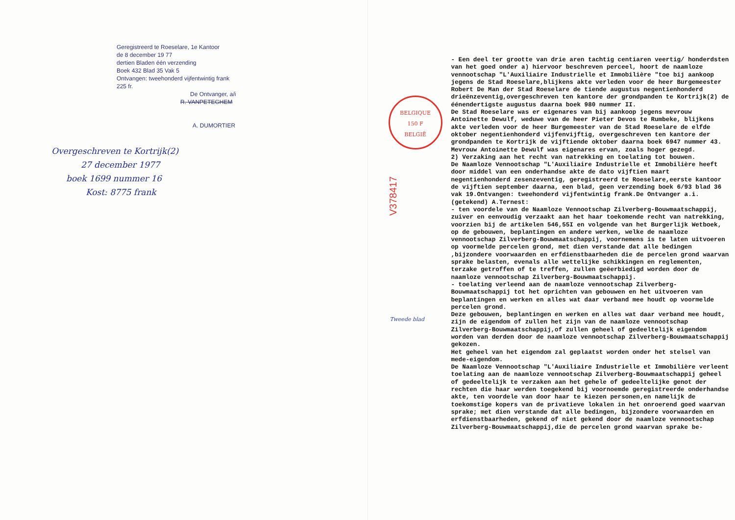Geregistreerd te Roeselare, 1e Kantoor
de 8 december 19 77
dertien Bladen één verzending
Boek 432 Blad 35 Vak 5
Ontvangen: tweehonderd vijfentwintig frank
225 fr.
De Ontvanger, a/i
R. VANPETEGHEM
A. DUMORTIER
Overgeschreven te Kortrijk(2)
27 december 1977
boek 1699 nummer 16
Kost: 8775 frank
BELGIQUE
150 F
BELGIË
V378417
Tweede blad
- Een deel ter grootte van drie aren tachtig centiaren veertig/ honderdsten van het goed onder a) hiervoor beschreven perceel, hoort de naamloze vennootschap "L'Auxiliaire Industrielle et Immobilière "toe bij aankoop jegens de Stad Roeselare,blijkens akte verleden voor de heer Burgemeester Robert De Man der Stad Roeselare de tiende augustus negentienhonderd drieënzeventig,overgeschreven ten kantore der grondpanden te Kortrijk(2) de éénendertigste augustus daarna boek 980 nummer II.
De Stad Roeselare was er eigenares van bij aankoop jegens mevrouw Antoinette Dewulf, weduwe van de heer Pieter Devos te Rumbeke, blijkens akte verleden voor de heer Burgemeester van de Stad Roeselare de elfde oktober negentienhonderd vijfenvijftig, overgeschreven ten kantore der grondpanden te Kortrijk de vijftiende oktober daarna boek 6947 nummer 43.
Mevrouw Antoinette Dewulf was eigenares ervan, zoals hoger gezegd.
2) Verzaking aan het recht van natrekking en toelating tot bouwen.
De Naamloze Vennootschap "L'Auxiliaire Industrielle et Immobilière heeft door middel van een onderhandse akte de dato vijftien maart negentienhonderd zesenzeventig, geregistreerd te Roeselare,eerste kantoor de vijftien september daarna, een blad, geen verzending boek 6/93 blad 36 vak 19.Ontvangen: tweehonderd vijfentwintig frank.De Ontvanger a.i. (getekend) A.Ternest:
- ten voordele van de Naamloze Vennootschap Zilverberg-Bouwmaatschappij, zuiver en eenvoudig verzaakt aan het haar toekomende recht van natrekking, voorzien bij de artikelen 546,55I en volgende van het Burgerlijk Wetboek, op de gebouwen, beplantingen en andere werken, welke de naamloze vennootschap Zilverberg-Bouwmaatschappij, voornemens is te laten uitvoeren op voormelde percelen grond, met dien verstande dat alle bedingen ,bijzondere voorwaarden en erfdienstbaarheden die de percelen grond waarvan sprake belasten, evenals alle wettelijke schikkingen en reglementen, terzake getroffen of te treffen, zullen geëerbiedigd worden door de naamloze vennootschap Zilverberg-Bouwmaatschappij.
- toelating verleend aan de naamloze vennootschap Zilverberg-Bouwmaatschappij tot het oprichten van gebouwen en het uitvoeren van beplantingen en werken en alles wat daar verband mee houdt op voormelde percelen grond.
Deze gebouwen, beplantingen en werken en alles wat daar verband mee houdt, zijn de eigendom of zullen het zijn van de naamloze vennootschap Zilverberg-Bouwmaatschappij,of zullen geheel of gedeeltelijk eigendom worden van derden door de naamloze vennootschap Zilverberg-Bouwmaatschappij gekozen.
Het geheel van het eigendom zal geplaatst worden onder het stelsel van mede-eigendom.
De Naamloze Vennootschap "L'Auxiliaire Industrielle et Immobilière verleent toelating aan de naamloze vennootschap Zilverberg-Bouwmaatschappij geheel of gedeeltelijk te verzaken aan het gehele of gedeeltelijke genot der rechten die haar werden toegekend bij voornoemde geregistreerde onderhandse akte, ten voordele van door haar te kiezen personen,en namelijk de toekomstige kopers van de privatieve lokalen in het onroerend goed waarvan sprake; met dien verstande dat alle bedingen, bijzondere voorwaarden en erfdienstbaarheden, gekend of niet gekend door de naamloze vennootschap Zilverberg-Bouwmaatschappij,die de percelen grond waarvan sprake be-